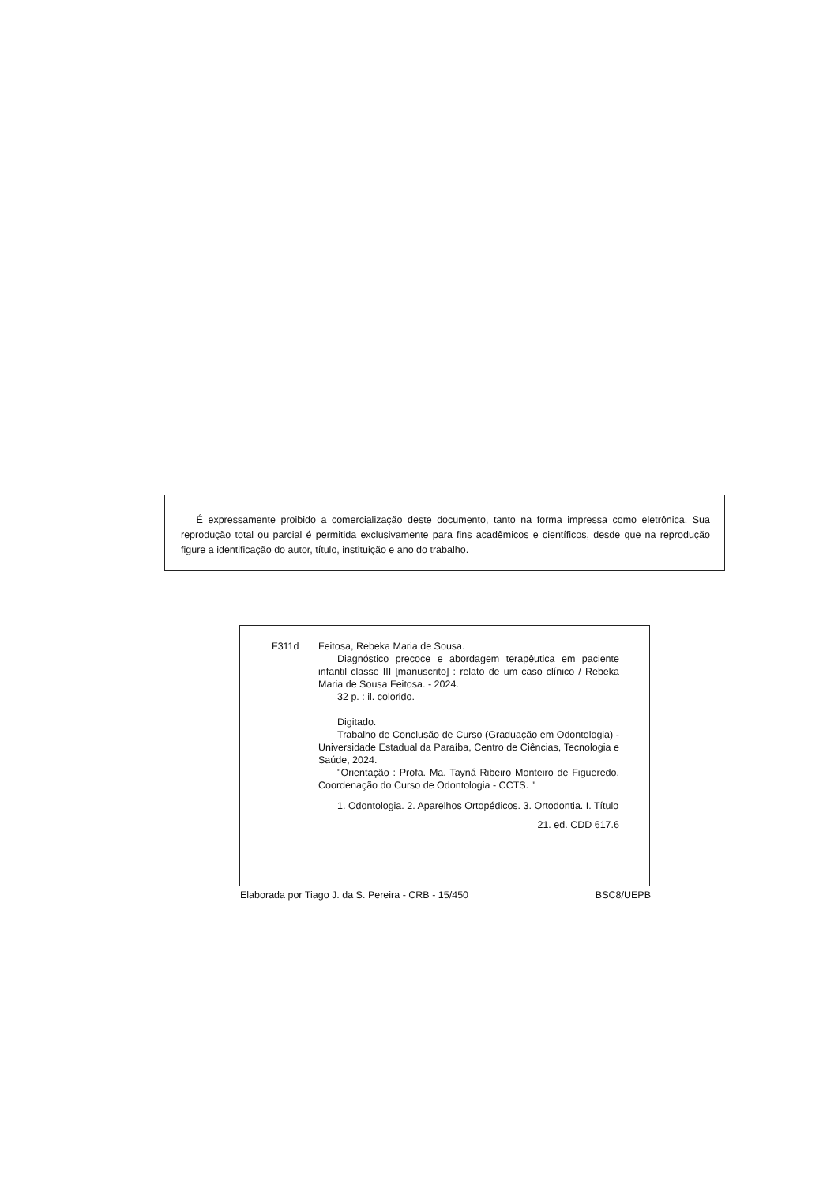É expressamente proibido a comercialização deste documento, tanto na forma impressa como eletrônica. Sua reprodução total ou parcial é permitida exclusivamente para fins acadêmicos e científicos, desde que na reprodução figure a identificação do autor, título, instituição e ano do trabalho.
F311d Feitosa, Rebeka Maria de Sousa.
Diagnóstico precoce e abordagem terapêutica em paciente infantil classe III [manuscrito] : relato de um caso clínico / Rebeka Maria de Sousa Feitosa. - 2024.
32 p. : il. colorido.
Digitado.
Trabalho de Conclusão de Curso (Graduação em Odontologia) - Universidade Estadual da Paraíba, Centro de Ciências, Tecnologia e Saúde, 2024.
"Orientação : Profa. Ma. Tayná Ribeiro Monteiro de Figueredo, Coordenação do Curso de Odontologia - CCTS. "
1. Odontologia. 2. Aparelhos Ortopédicos. 3. Ortodontia. I. Título
21. ed. CDD 617.6
Elaborada por Tiago J. da S. Pereira - CRB - 15/450 BSC8/UEPB